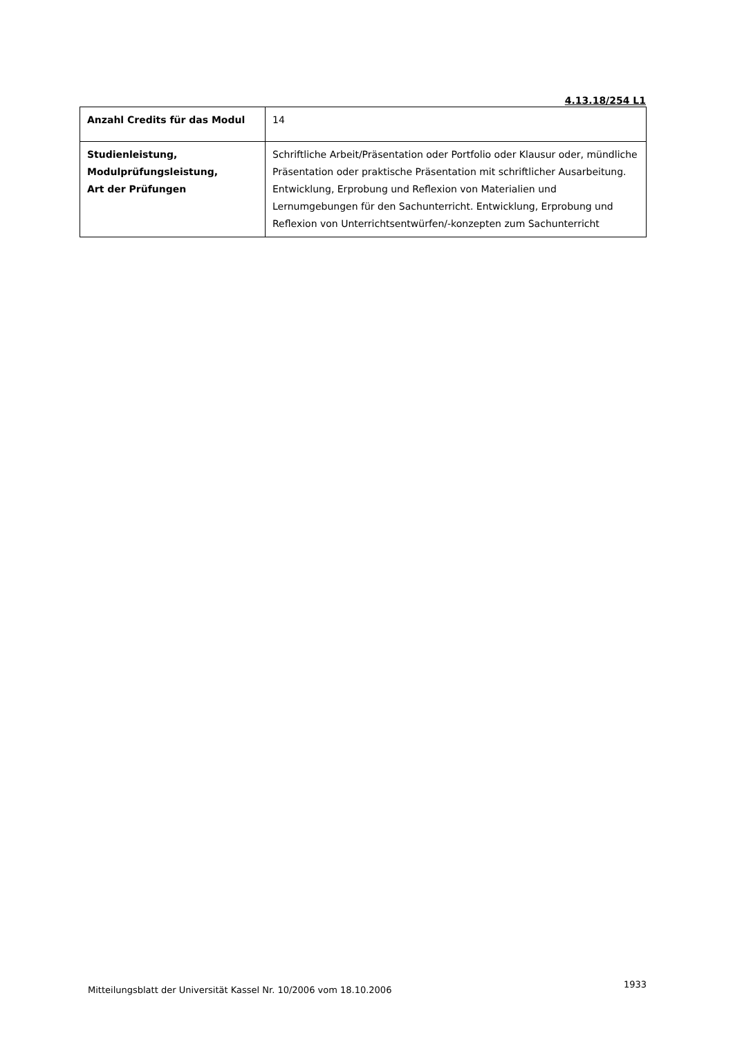4.13.18/254 L1
| Anzahl Credits für das Modul | 14 |
| Studienleistung, Modulprüfungsleistung, Art der Prüfungen | Schriftliche Arbeit/Präsentation oder Portfolio oder Klausur oder, mündliche Präsentation oder praktische Präsentation mit schriftlicher Ausarbeitung. Entwicklung, Erprobung und Reflexion von Materialien und Lernumgebungen für den Sachunterricht. Entwicklung, Erprobung und Reflexion von Unterrichtsentwürfen/-konzepten zum Sachunterricht |
Mitteilungsblatt der Universität Kassel Nr. 10/2006 vom 18.10.2006 1933